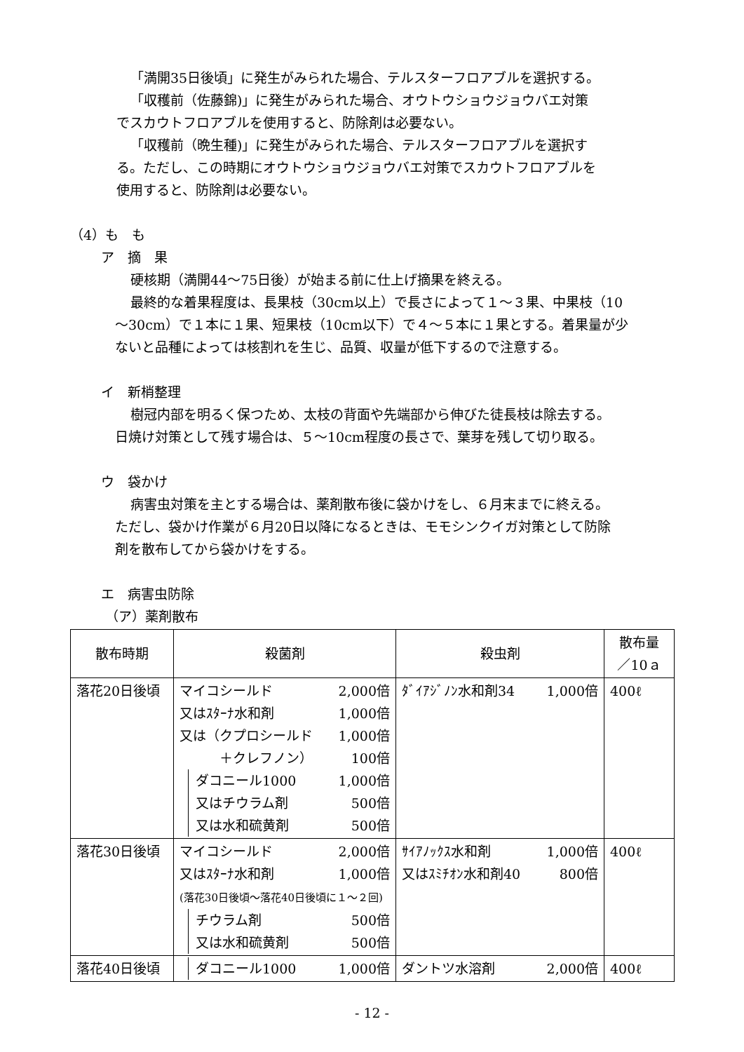「満開35日後頃」に発生がみられた場合、テルスターフロアブルを選択する。
「収穫前（佐藤錦)」に発生がみられた場合、オウトウショウジョウバエ対策
でスカウトフロアブルを使用すると、防除剤は必要ない。
「収穫前（晩生種)」に発生がみられた場合、テルスターフロアブルを選択す
る。ただし、この時期にオウトウショウジョウバエ対策でスカウトフロアブルを
使用すると、防除剤は必要ない。
（4）も　も
ア　摘　果
硬核期（満開44～75日後）が始まる前に仕上げ摘果を終える。
最終的な着果程度は、長果枝（30cm以上）で長さによって１～３果、中果枝（10
～30cm）で１本に１果、短果枝（10cm以下）で４～５本に１果とする。着果量が少
ないと品種によっては核割れを生じ、品質、収量が低下するので注意する。
イ　新梢整理
樹冠内部を明るく保つため、太枝の背面や先端部から伸びた徒長枝は除去する。
日焼け対策として残す場合は、５～10cm程度の長さで、葉芽を残して切り取る。
ウ　袋かけ
病害虫対策を主とする場合は、薬剤散布後に袋かけをし、６月末までに終える。
ただし、袋かけ作業が６月20日以降になるときは、モモシンクイガ対策として防除
剤を散布してから袋かけをする。
エ　病害虫防除
（ア）薬剤散布
| 散布時期 | 殺菌剤 | 殺虫剤 | 散布量 ／10ａ |
| --- | --- | --- | --- |
| 落花20日後頃 | マイコシールド 2,000倍 又はｽﾀｰﾅ水和剤 1,000倍 又は（クプロシールド 1,000倍 ＋クレフノン） 100倍 ダコニール1000 1,000倍 又はチウラム剤 500倍 又は水和硫黄剤 500倍 | ﾀﾞｲｱｼﾞﾉﾝ水和剤34 1,000倍 | 400ℓ |
| 落花30日後頃 | マイコシールド 2,000倍 又はｽﾀｰﾅ水和剤 1,000倍 (落花30日後頃～落花40日後頃に１～２回) チウラム剤 500倍 又は水和硫黄剤 500倍 | ｻｲｱﾉｯｸｽ水和剤 1,000倍 又はｽﾐﾁｵﾝ水和剤40 800倍 | 400ℓ |
| 落花40日後頃 | ダコニール1000 1,000倍 | ダントツ水溶剤 2,000倍 | 400ℓ |
- 12 -